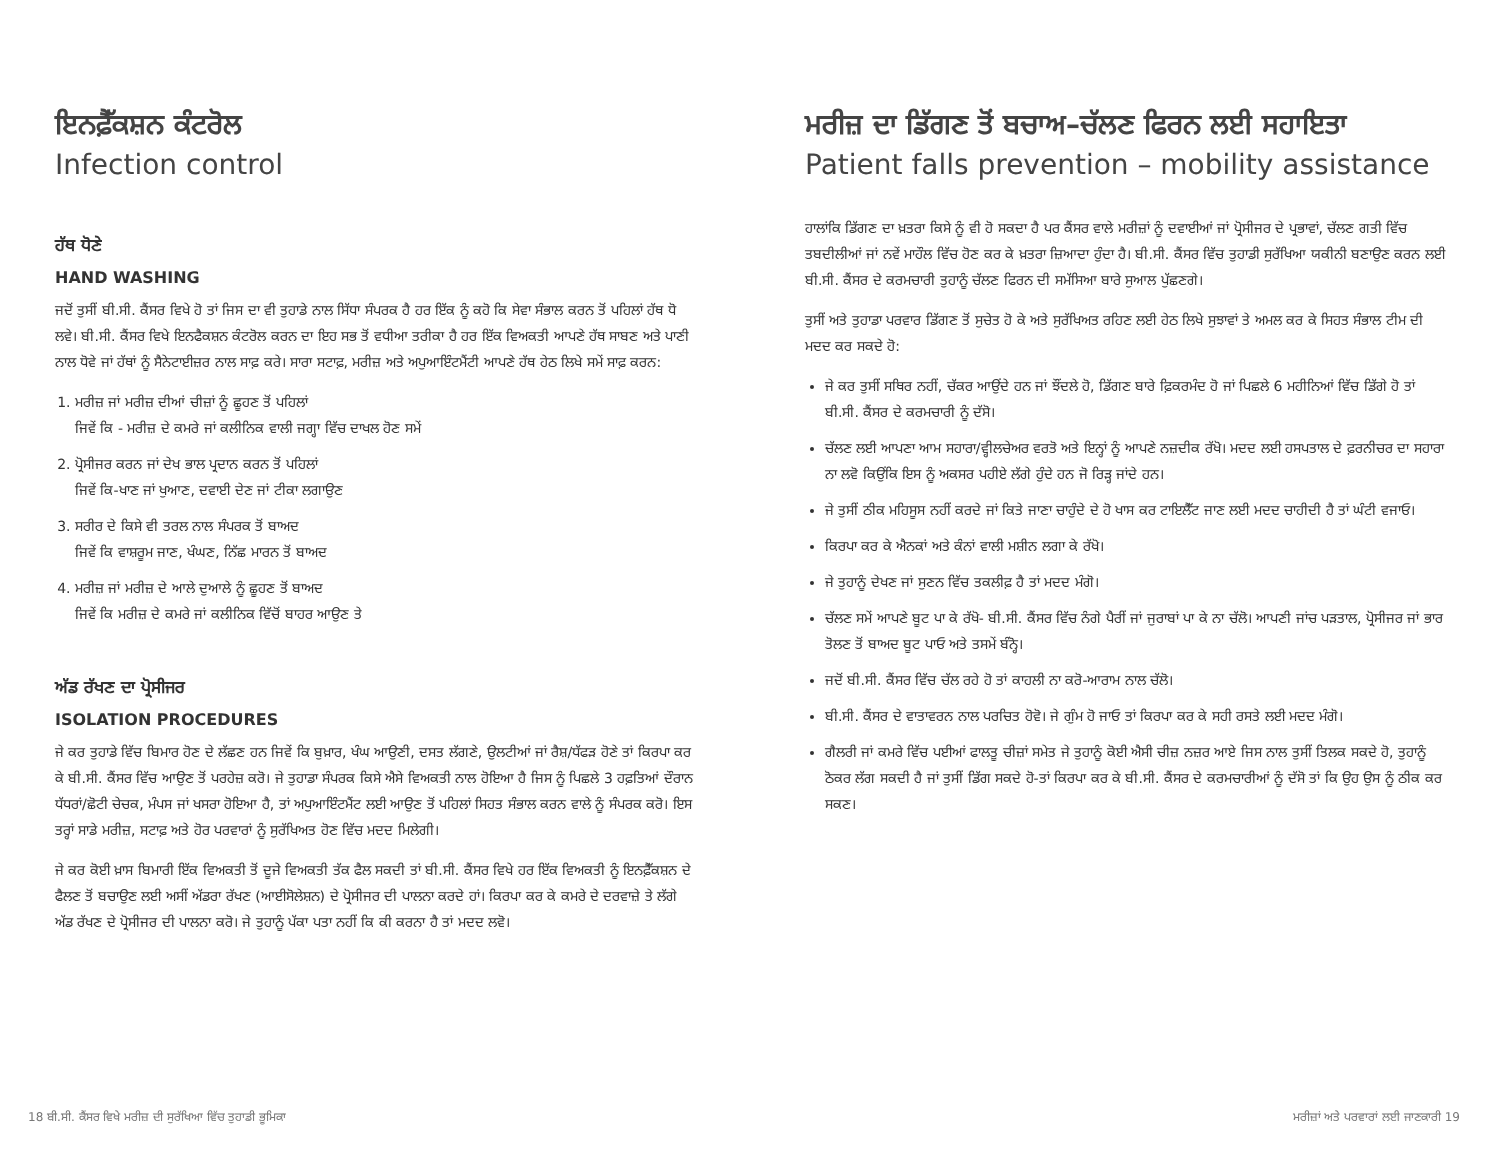ਇਨਫ਼ੈੱਕਸ਼ਨ ਕੰਟਰੋਲ
Infection control
ਹੱਥ ਧੋਣੇ
HAND WASHING
ਜਦੋਂ ਤੁਸੀਂ ਬੀ.ਸੀ. ਕੈਂਸਰ ਵਿਖੇ ਹੋ ਤਾਂ ਜਿਸ ਦਾ ਵੀ ਤੁਹਾਡੇ ਨਾਲ ਸਿੱਧਾ ਸੰਪਰਕ ਹੈ ਹਰ ਇੱਕ ਨੂੰ ਕਹੋ ਕਿ ਸੇਵਾ ਸੰਭਾਲ ਕਰਨ ਤੋਂ ਪਹਿਲਾਂ ਹੱਥ ਧੋ ਲਵੇ। ਬੀ.ਸੀ. ਕੈਂਸਰ ਵਿਖੇ ਇਨਫੈਕਸ਼ਨ ਕੰਟਰੋਲ ਕਰਨ ਦਾ ਇਹ ਸਭ ਤੋਂ ਵਧੀਆ ਤਰੀਕਾ ਹੈ ਹਰ ਇੱਕ ਵਿਅਕਤੀ ਆਪਣੇ ਹੱਥ ਸਾਬਣ ਅਤੇ ਪਾਣੀ ਨਾਲ ਧੋਵੇ ਜਾਂ ਹੱਥਾਂ ਨੂੰ ਸੈਨੇਟਾਈਜ਼ਰ ਨਾਲ ਸਾਫ਼ ਕਰੇ। ਸਾਰਾ ਸਟਾਫ਼, ਮਰੀਜ਼ ਅਤੇ ਅਪੁਆਇੰਟਮੈਂਟੀ ਆਪਣੇ ਹੱਥ ਹੇਠ ਲਿਖੇ ਸਮੇਂ ਸਾਫ਼ ਕਰਨ:
1. ਮਰੀਜ਼ ਜਾਂ ਮਰੀਜ਼ ਦੀਆਂ ਚੀਜ਼ਾਂ ਨੂੰ ਛੂਹਣ ਤੋਂ ਪਹਿਲਾਂ
ਜਿਵੇਂ ਕਿ - ਮਰੀਜ਼ ਦੇ ਕਮਰੇ ਜਾਂ ਕਲੀਨਿਕ ਵਾਲੀ ਜਗ੍ਹਾ ਵਿੱਚ ਦਾਖਲ ਹੋਣ ਸਮੇਂ
2. ਪ੍ਰੋਸੀਜਰ ਕਰਨ ਜਾਂ ਦੇਖ ਭਾਲ ਪ੍ਰਦਾਨ ਕਰਨ ਤੋਂ ਪਹਿਲਾਂ
ਜਿਵੇਂ ਕਿ-ਖਾਣ ਜਾਂ ਖੁਆਣ, ਦਵਾਈ ਦੇਣ ਜਾਂ ਟੀਕਾ ਲਗਾਉਣ
3. ਸਰੀਰ ਦੇ ਕਿਸੇ ਵੀ ਤਰਲ ਨਾਲ ਸੰਪਰਕ ਤੋਂ ਬਾਅਦ
ਜਿਵੇਂ ਕਿ ਵਾਸ਼ਰੂਮ ਜਾਣ, ਖੰਘਣ, ਨਿੱਛ ਮਾਰਨ ਤੋਂ ਬਾਅਦ
4. ਮਰੀਜ਼ ਜਾਂ ਮਰੀਜ਼ ਦੇ ਆਲੇ ਦੁਆਲੇ ਨੂੰ ਛੂਹਣ ਤੋਂ ਬਾਅਦ
ਜਿਵੇਂ ਕਿ ਮਰੀਜ਼ ਦੇ ਕਮਰੇ ਜਾਂ ਕਲੀਨਿਕ ਵਿੱਚੋਂ ਬਾਹਰ ਆਉਣ ਤੇ
ਅੱਡ ਰੱਖਣ ਦਾ ਪ੍ਰੋਸੀਜਰ
ISOLATION PROCEDURES
ਜੇ ਕਰ ਤੁਹਾਡੇ ਵਿੱਚ ਬਿਮਾਰ ਹੋਣ ਦੇ ਲੱਛਣ ਹਨ ਜਿਵੇਂ ਕਿ ਬੁਖ਼ਾਰ, ਖੰਘ ਆਉਣੀ, ਦਸਤ ਲੱਗਣੇ, ਉਲਟੀਆਂ ਜਾਂ ਰੈਸ਼/ਧੱਫੜ ਹੋਣੇ ਤਾਂ ਕਿਰਪਾ ਕਰ ਕੇ ਬੀ.ਸੀ. ਕੈਂਸਰ ਵਿੱਚ ਆਉਣ ਤੋਂ ਪਰਹੇਜ਼ ਕਰੋ। ਜੇ ਤੁਹਾਡਾ ਸੰਪਰਕ ਕਿਸੇ ਐਸੇ ਵਿਅਕਤੀ ਨਾਲ ਹੋਇਆ ਹੈ ਜਿਸ ਨੂੰ ਪਿਛਲੇ 3 ਹਫ਼ਤਿਆਂ ਦੌਰਾਨ ਧੱਧਰਾਂ/ਛੋਟੀ ਚੇਚਕ, ਮੰਪਸ ਜਾਂ ਖਸਰਾ ਹੋਇਆ ਹੈ, ਤਾਂ ਅਪੁਆਇੰਟਮੈਂਟ ਲਈ ਆਉਣ ਤੋਂ ਪਹਿਲਾਂ ਸਿਹਤ ਸੰਭਾਲ ਕਰਨ ਵਾਲੇ ਨੂੰ ਸੰਪਰਕ ਕਰੋ। ਇਸ ਤਰ੍ਹਾਂ ਸਾਡੇ ਮਰੀਜ਼, ਸਟਾਫ਼ ਅਤੇ ਹੋਰ ਪਰਵਾਰਾਂ ਨੂੰ ਸੁਰੱਖਿਅਤ ਹੋਣ ਵਿੱਚ ਮਦਦ ਮਿਲੇਗੀ।
ਜੇ ਕਰ ਕੋਈ ਖ਼ਾਸ ਬਿਮਾਰੀ ਇੱਕ ਵਿਅਕਤੀ ਤੋਂ ਦੂਜੇ ਵਿਅਕਤੀ ਤੱਕ ਫੈਲ ਸਕਦੀ ਤਾਂ ਬੀ.ਸੀ. ਕੈਂਸਰ ਵਿਖੇ ਹਰ ਇੱਕ ਵਿਅਕਤੀ ਨੂੰ ਇਨਫ਼ੈੱਕਸ਼ਨ ਦੇ ਫੈਲਣ ਤੋਂ ਬਚਾਉਣ ਲਈ ਅਸੀਂ ਅੱਡਰਾ ਰੱਖਣ (ਆਈਸੋਲੇਸ਼ਨ) ਦੇ ਪ੍ਰੋਸੀਜਰ ਦੀ ਪਾਲਨਾ ਕਰਦੇ ਹਾਂ। ਕਿਰਪਾ ਕਰ ਕੇ ਕਮਰੇ ਦੇ ਦਰਵਾਜ਼ੇ ਤੇ ਲੱਗੇ ਅੱਡ ਰੱਖਣ ਦੇ ਪ੍ਰੋਸੀਜਰ ਦੀ ਪਾਲਨਾ ਕਰੋ। ਜੇ ਤੁਹਾਨੂੰ ਪੱਕਾ ਪਤਾ ਨਹੀਂ ਕਿ ਕੀ ਕਰਨਾ ਹੈ ਤਾਂ ਮਦਦ ਲਵੋ।
ਮਰੀਜ਼ ਦਾ ਡਿੱਗਣ ਤੋਂ ਬਚਾਅ–ਚੱਲਣ ਫਿਰਨ ਲਈ ਸਹਾਇਤਾ
Patient falls prevention – mobility assistance
ਹਾਲਾਂਕਿ ਡਿੱਗਣ ਦਾ ਖ਼ਤਰਾ ਕਿਸੇ ਨੂੰ ਵੀ ਹੋ ਸਕਦਾ ਹੈ ਪਰ ਕੈਂਸਰ ਵਾਲੇ ਮਰੀਜ਼ਾਂ ਨੂੰ ਦਵਾਈਆਂ ਜਾਂ ਪ੍ਰੋਸੀਜਰ ਦੇ ਪ੍ਰਭਾਵਾਂ, ਚੱਲਣ ਗਤੀ ਵਿੱਚ ਤਬਦੀਲੀਆਂ ਜਾਂ ਨਵੇਂ ਮਾਹੌਲ ਵਿੱਚ ਹੋਣ ਕਰ ਕੇ ਖ਼ਤਰਾ ਜ਼ਿਆਦਾ ਹੁੰਦਾ ਹੈ। ਬੀ.ਸੀ. ਕੈਂਸਰ ਵਿੱਚ ਤੁਹਾਡੀ ਸੁਰੱਖਿਆ ਯਕੀਨੀ ਬਣਾਉਣ ਕਰਨ ਲਈ ਬੀ.ਸੀ. ਕੈਂਸਰ ਦੇ ਕਰਮਚਾਰੀ ਤੁਹਾਨੂੰ ਚੱਲਣ ਫਿਰਨ ਦੀ ਸਮੱਸਿਆ ਬਾਰੇ ਸੁਆਲ ਪੁੱਛਣਗੇ।
ਤੁਸੀਂ ਅਤੇ ਤੁਹਾਡਾ ਪਰਵਾਰ ਡਿੱਗਣ ਤੋਂ ਸੁਚੇਤ ਹੋ ਕੇ ਅਤੇ ਸੁਰੱਖਿਅਤ ਰਹਿਣ ਲਈ ਹੇਠ ਲਿਖੇ ਸੁਝਾਵਾਂ ਤੇ ਅਮਲ ਕਰ ਕੇ ਸਿਹਤ ਸੰਭਾਲ ਟੀਮ ਦੀ ਮਦਦ ਕਰ ਸਕਦੇ ਹੋ:
ਜੇ ਕਰ ਤੁਸੀਂ ਸਥਿਰ ਨਹੀਂ, ਚੱਕਰ ਆਉਂਦੇ ਹਨ ਜਾਂ ਝੌਂਦਲੇ ਹੋ, ਡਿੱਗਣ ਬਾਰੇ ਫ਼ਿਕਰਮੰਦ ਹੋ ਜਾਂ ਪਿਛਲੇ 6 ਮਹੀਨਿਆਂ ਵਿੱਚ ਡਿੱਗੇ ਹੋ ਤਾਂ ਬੀ.ਸੀ. ਕੈਂਸਰ ਦੇ ਕਰਮਚਾਰੀ ਨੂੰ ਦੱਸੋ।
ਚੱਲਣ ਲਈ ਆਪਣਾ ਆਮ ਸਹਾਰਾ/ਵ੍ਹੀਲਚੇਅਰ ਵਰਤੋ ਅਤੇ ਇਨ੍ਹਾਂ ਨੂੰ ਆਪਣੇ ਨਜ਼ਦੀਕ ਰੱਖੋ। ਮਦਦ ਲਈ ਹਸਪਤਾਲ ਦੇ ਫ਼ਰਨੀਚਰ ਦਾ ਸਹਾਰਾ ਨਾ ਲਵੋ ਕਿਉਂਕਿ ਇਸ ਨੂੰ ਅਕਸਰ ਪਹੀਏ ਲੱਗੇ ਹੁੰਦੇ ਹਨ ਜੋ ਰਿੜ੍ਹ ਜਾਂਦੇ ਹਨ।
ਜੇ ਤੁਸੀਂ ਠੀਕ ਮਹਿਸੂਸ ਨਹੀਂ ਕਰਦੇ ਜਾਂ ਕਿਤੇ ਜਾਣਾ ਚਾਹੁੰਦੇ ਦੇ ਹੋ ਖਾਸ ਕਰ ਟਾਇਲੈੱਟ ਜਾਣ ਲਈ ਮਦਦ ਚਾਹੀਦੀ ਹੈ ਤਾਂ ਘੰਟੀ ਵਜਾਓ।
ਕਿਰਪਾ ਕਰ ਕੇ ਐਨਕਾਂ ਅਤੇ ਕੰਨਾਂ ਵਾਲੀ ਮਸ਼ੀਨ ਲਗਾ ਕੇ ਰੱਖੋ।
ਜੇ ਤੁਹਾਨੂੰ ਦੇਖਣ ਜਾਂ ਸੁਣਨ ਵਿੱਚ ਤਕਲੀਫ਼ ਹੈ ਤਾਂ ਮਦਦ ਮੰਗੋ।
ਚੱਲਣ ਸਮੇਂ ਆਪਣੇ ਬੂਟ ਪਾ ਕੇ ਰੱਖੋ- ਬੀ.ਸੀ. ਕੈਂਸਰ ਵਿੱਚ ਨੰਗੇ ਪੈਰੀਂ ਜਾਂ ਜੁਰਾਬਾਂ ਪਾ ਕੇ ਨਾ ਚੱਲੋ। ਆਪਣੀ ਜਾਂਚ ਪੜਤਾਲ, ਪ੍ਰੋਸੀਜਰ ਜਾਂ ਭਾਰ ਤੋਲਣ ਤੋਂ ਬਾਅਦ ਬੂਟ ਪਾਓ ਅਤੇ ਤਸਮੇਂ ਬੰਨ੍ਹੋ।
ਜਦੋਂ ਬੀ.ਸੀ. ਕੈਂਸਰ ਵਿੱਚ ਚੱਲ ਰਹੇ ਹੋ ਤਾਂ ਕਾਹਲੀ ਨਾ ਕਰੋ-ਆਰਾਮ ਨਾਲ ਚੱਲੋ।
ਬੀ.ਸੀ. ਕੈਂਸਰ ਦੇ ਵਾਤਾਵਰਨ ਨਾਲ ਪਰਚਿਤ ਹੋਵੋ। ਜੇ ਗੁੰਮ ਹੋ ਜਾਓ ਤਾਂ ਕਿਰਪਾ ਕਰ ਕੇ ਸਹੀ ਰਸਤੇ ਲਈ ਮਦਦ ਮੰਗੋ।
ਗੈਲਰੀ ਜਾਂ ਕਮਰੇ ਵਿੱਚ ਪਈਆਂ ਫਾਲਤੂ ਚੀਜ਼ਾਂ ਸਮੇਤ ਜੇ ਤੁਹਾਨੂੰ ਕੋਈ ਐਸੀ ਚੀਜ਼ ਨਜ਼ਰ ਆਏ ਜਿਸ ਨਾਲ ਤੁਸੀਂ ਤਿਲਕ ਸਕਦੇ ਹੋ, ਤੁਹਾਨੂੰ ਠੋਕਰ ਲੱਗ ਸਕਦੀ ਹੈ ਜਾਂ ਤੁਸੀਂ ਡਿੱਗ ਸਕਦੇ ਹੋ-ਤਾਂ ਕਿਰਪਾ ਕਰ ਕੇ ਬੀ.ਸੀ. ਕੈਂਸਰ ਦੇ ਕਰਮਚਾਰੀਆਂ ਨੂੰ ਦੱਸੋ ਤਾਂ ਕਿ ਉਹ ਉਸ ਨੂੰ ਠੀਕ ਕਰ ਸਕਣ।
18 ਬੀ.ਸੀ. ਕੈਂਸਰ ਵਿਖੇ ਮਰੀਜ਼ ਦੀ ਸੁਰੱਖਿਆ ਵਿੱਚ ਤੁਹਾਡੀ ਭੂਮਿਕਾ ਮਰੀਜ਼ਾਂ ਅਤੇ ਪਰਵਾਰਾਂ ਲਈ ਜਾਣਕਾਰੀ 19